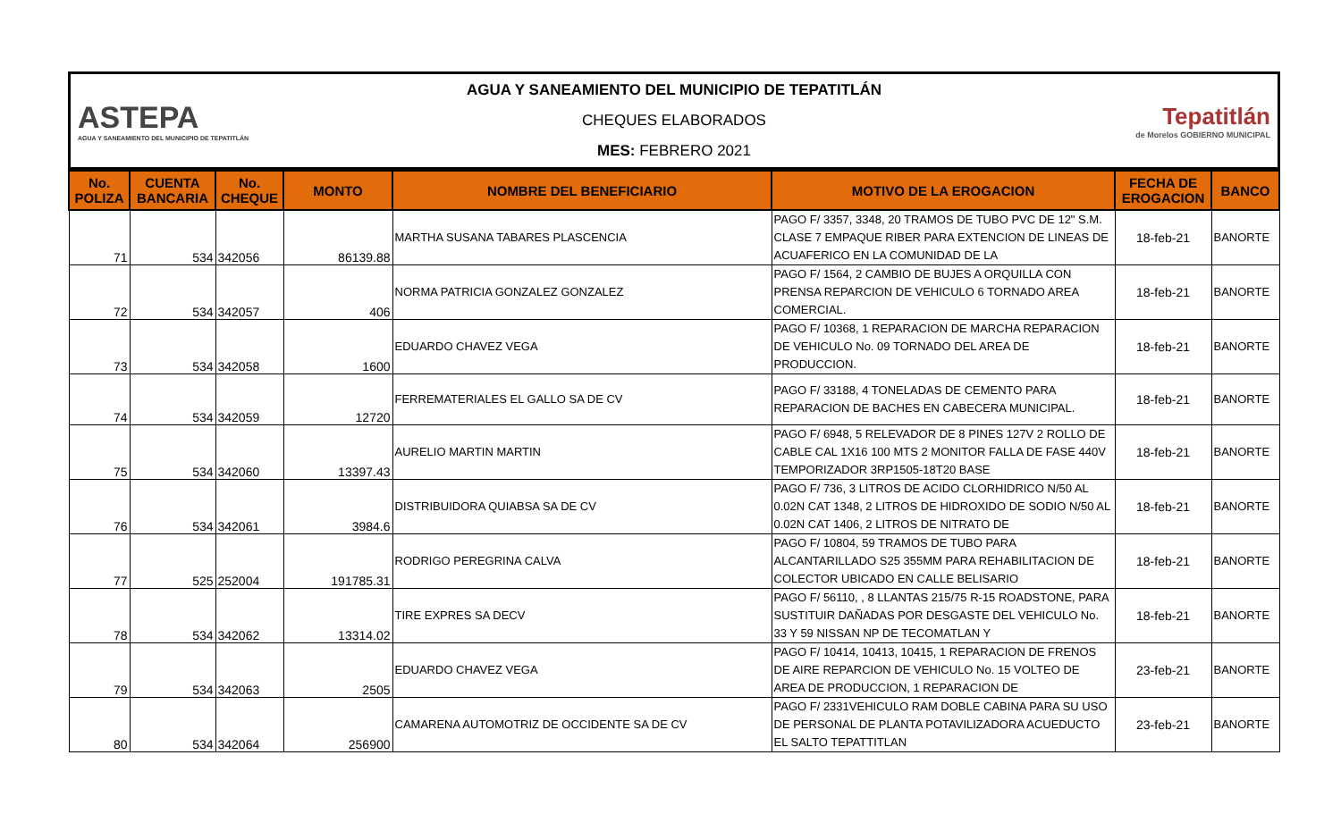ASTEPA
AGUA Y SANEAMIENTO DEL MUNICIPIO DE TEPATITLÁN
AGUA Y SANEAMIENTO DEL MUNICIPIO DE TEPATITLÁN
CHEQUES ELABORADOS
MES: FEBRERO 2021
Tepatitlán
de Morelos GOBIERNO MUNICIPAL
| No. POLIZA | CUENTA BANCARIA | No. CHEQUE | MONTO | NOMBRE DEL BENEFICIARIO | MOTIVO DE LA EROGACION | FECHA DE EROGACION | BANCO |
| --- | --- | --- | --- | --- | --- | --- | --- |
| 71 | 534 | 342056 | 86139.88 | MARTHA SUSANA TABARES PLASCENCIA | PAGO F/ 3357, 3348, 20 TRAMOS DE TUBO PVC DE 12" S.M. CLASE 7 EMPAQUE RIBER PARA EXTENCION DE LINEAS DE ACUAFERICO EN LA COMUNIDAD DE LA | 18-feb-21 | BANORTE |
| 72 | 534 | 342057 | 406 | NORMA PATRICIA GONZALEZ GONZALEZ | PAGO F/ 1564, 2 CAMBIO DE BUJES A ORQUILLA CON PRENSA REPARCION DE VEHICULO 6 TORNADO AREA COMERCIAL. | 18-feb-21 | BANORTE |
| 73 | 534 | 342058 | 1600 | EDUARDO CHAVEZ VEGA | PAGO F/ 10368, 1 REPARACION DE MARCHA REPARACION DE VEHICULO No. 09 TORNADO DEL AREA DE PRODUCCION. | 18-feb-21 | BANORTE |
| 74 | 534 | 342059 | 12720 | FERREMATERIALES EL GALLO SA DE CV | PAGO F/ 33188, 4 TONELADAS DE CEMENTO PARA REPARACION DE BACHES EN CABECERA MUNICIPAL. | 18-feb-21 | BANORTE |
| 75 | 534 | 342060 | 13397.43 | AURELIO MARTIN MARTIN | PAGO F/ 6948, 5 RELEVADOR DE 8 PINES 127V 2 ROLLO DE CABLE CAL 1X16 100 MTS 2 MONITOR FALLA DE FASE 440V TEMPORIZADOR 3RP1505-18T20 BASE | 18-feb-21 | BANORTE |
| 76 | 534 | 342061 | 3984.6 | DISTRIBUIDORA QUIABSA SA DE CV | PAGO F/ 736, 3 LITROS DE ACIDO CLORHIDRICO N/50 AL 0.02N CAT 1348, 2 LITROS DE HIDROXIDO DE SODIO N/50 AL 0.02N CAT 1406, 2 LITROS DE NITRATO DE | 18-feb-21 | BANORTE |
| 77 | 525 | 252004 | 191785.31 | RODRIGO PEREGRINA CALVA | PAGO F/ 10804, 59 TRAMOS DE TUBO PARA ALCANTARILLADO S25 355MM PARA REHABILITACION DE COLECTOR UBICADO EN CALLE BELISARIO | 18-feb-21 | BANORTE |
| 78 | 534 | 342062 | 13314.02 | TIRE EXPRES SA DECV | PAGO F/ 56110, , 8 LLANTAS 215/75 R-15 ROADSTONE, PARA SUSTITUIR DAÑADAS POR DESGASTE DEL VEHICULO No. 33 Y 59 NISSAN NP DE TECOMATLAN Y | 18-feb-21 | BANORTE |
| 79 | 534 | 342063 | 2505 | EDUARDO CHAVEZ VEGA | PAGO F/ 10414, 10413, 10415, 1 REPARACION DE FRENOS DE AIRE REPARCION DE VEHICULO No. 15 VOLTEO DE AREA DE PRODUCCION, 1 REPARACION DE | 23-feb-21 | BANORTE |
| 80 | 534 | 342064 | 256900 | CAMARENA AUTOMOTRIZ DE OCCIDENTE SA DE CV | PAGO F/ 2331VEHICULO RAM DOBLE CABINA PARA SU USO DE PERSONAL DE PLANTA POTAVILIZADORA ACUEDUCTO EL SALTO TEPATTITLAN | 23-feb-21 | BANORTE |